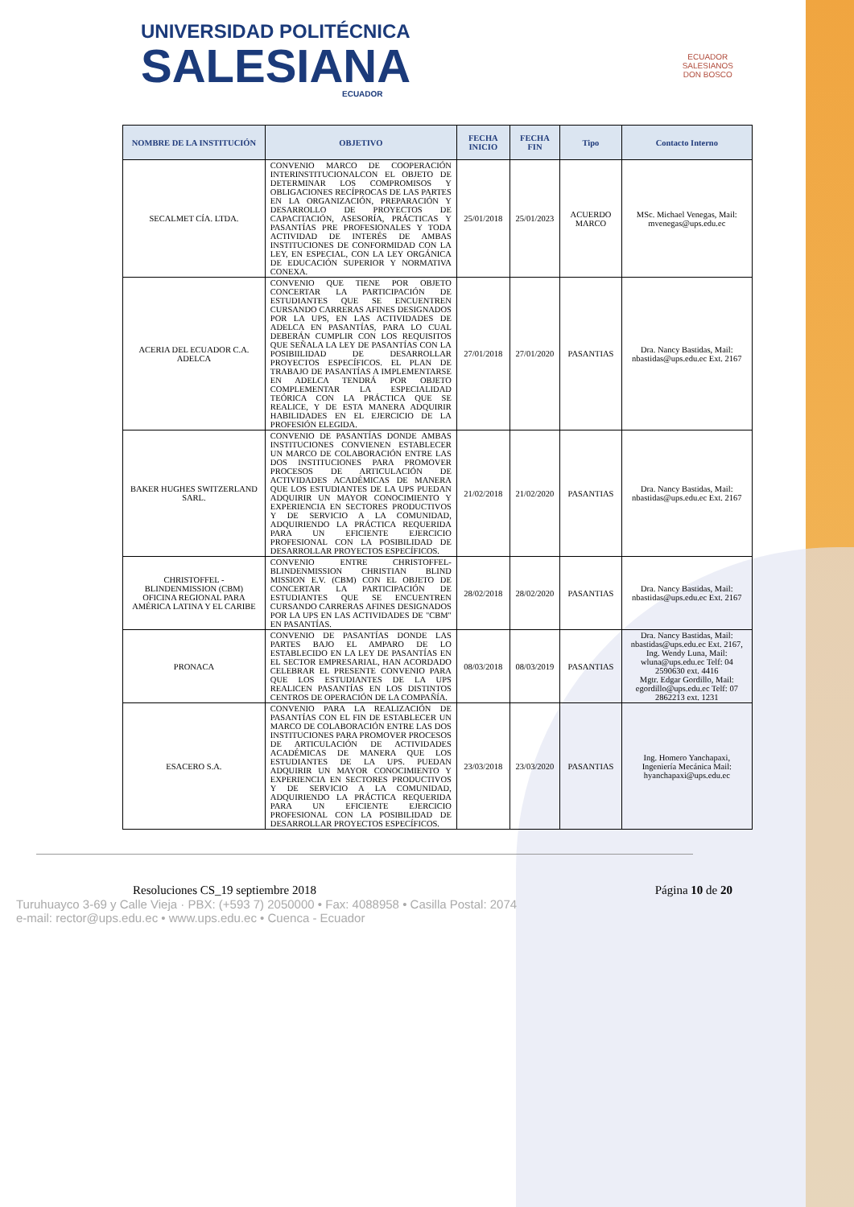UNIVERSIDAD POLITÉCNICA
SALESIANA
ECUADOR
ECUADOR
SALESIANOS
DON BOSCO
| NOMBRE DE LA INSTITUCIÓN | OBJETIVO | FECHA INICIO | FECHA FIN | Tipo | Contacto Interno |
| --- | --- | --- | --- | --- | --- |
| SECALMET CÍA. LTDA. | CONVENIO MARCO DE COOPERACIÓN INTERINSTITUCIONALCON EL OBJETO DE DETERMINAR LOS COMPROMISOS Y OBLIGACIONES RECÍPROCAS DE LAS PARTES EN LA ORGANIZACIÓN, PREPARACIÓN Y DESARROLLO DE PROYECTOS DE CAPACITACIÓN, ASESORÍA, PRÁCTICAS Y PASANTÍAS PRE PROFESIONALES Y TODA ACTIVIDAD DE INTERÉS DE AMBAS INSTITUCIONES DE CONFORMIDAD CON LA LEY, EN ESPECIAL, CON LA LEY ORGÁNICA DE EDUCACIÓN SUPERIOR Y NORMATIVA CONEXA. | 25/01/2018 | 25/01/2023 | ACUERDO MARCO | MSc. Michael Venegas, Mail: mvenegas@ups.edu.ec |
| ACERIA DEL ECUADOR C.A. ADELCA | CONVENIO QUE TIENE POR OBJETO CONCERTAR LA PARTICIPACIÓN DE ESTUDIANTES QUE SE ENCUENTREN CURSANDO CARRERAS AFINES DESIGNADOS POR LA UPS, EN LAS ACTIVIDADES DE ADELCA EN PASANTÍAS, PARA LO CUAL DEBERÁN CUMPLIR CON LOS REQUISITOS QUE SEÑALA LA LEY DE PASANTÍAS CON LA POSIBIILIDAD DE DESARROLLAR PROYECTOS ESPECÍFICOS. EL PLAN DE TRABAJO DE PASANTÍAS A IMPLEMENTARSE EN ADELCA TENDRÁ POR OBJETO COMPLEMENTAR LA ESPECIALIDAD TEÓRICA CON LA PRÁCTICA QUE SE REALICE, Y DE ESTA MANERA ADQUIRIR HABILIDADES EN EL EJERCICIO DE LA PROFESIÓN ELEGIDA. | 27/01/2018 | 27/01/2020 | PASANTIAS | Dra. Nancy Bastidas, Mail: nbastidas@ups.edu.ec Ext. 2167 |
| BAKER HUGHES SWITZERLAND SARL. | CONVENIO DE PASANTÍAS DONDE AMBAS INSTITUCIONES CONVIENEN ESTABLECER UN MARCO DE COLABORACIÓN ENTRE LAS DOS INSTITUCIONES PARA PROMOVER PROCESOS DE ARTICULACIÓN DE ACTIVIDADES ACADÉMICAS DE MANERA QUE LOS ESTUDIANTES DE LA UPS PUEDAN ADQUIRIR UN MAYOR CONOCIMIENTO Y EXPERIENCIA EN SECTORES PRODUCTIVOS Y DE SERVICIO A LA COMUNIDAD, ADQUIRIENDO LA PRÁCTICA REQUERIDA PARA UN EFICIENTE EJERCICIO PROFESIONAL CON LA POSIBILIDAD DE DESARROLLAR PROYECTOS ESPECÍFICOS. | 21/02/2018 | 21/02/2020 | PASANTIAS | Dra. Nancy Bastidas, Mail: nbastidas@ups.edu.ec Ext. 2167 |
| CHRISTOFFEL - BLINDENMISSION (CBM) OFICINA REGIONAL PARA AMÉRICA LATINA Y EL CARIBE | CONVENIO ENTRE CHRISTOFFEL-BLINDENMISSION CHRISTIAN BLIND MISSION E.V. (CBM) CON EL OBJETO DE CONCERTAR LA PARTICIPACIÓN DE ESTUDIANTES QUE SE ENCUENTREN CURSANDO CARRERAS AFINES DESIGNADOS POR LA UPS EN LAS ACTIVIDADES DE "CBM" EN PASANTÍAS. | 28/02/2018 | 28/02/2020 | PASANTIAS | Dra. Nancy Bastidas, Mail: nbastidas@ups.edu.ec Ext. 2167 |
| PRONACA | CONVENIO DE PASANTÍAS DONDE LAS PARTES BAJO EL AMPARO DE LO ESTABLECIDO EN LA LEY DE PASANTÍAS EN EL SECTOR EMPRESARIAL, HAN ACORDADO CELEBRAR EL PRESENTE CONVENIO PARA QUE LOS ESTUDIANTES DE LA UPS REALICEN PASANTÍAS EN LOS DISTINTOS CENTROS DE OPERACIÓN DE LA COMPAÑÍA. | 08/03/2018 | 08/03/2019 | PASANTIAS | Dra. Nancy Bastidas, Mail: nbastidas@ups.edu.ec Ext. 2167, Ing. Wendy Luna, Mail: wluna@ups.edu.ec Telf: 04 2590630 ext. 4416 Mgtr. Edgar Gordillo, Mail: egordillo@ups.edu.ec Telf: 07 2862213 ext. 1231 |
| ESACERO S.A. | CONVENIO PARA LA REALIZACIÓN DE PASANTÍAS CON EL FIN DE ESTABLECER UN MARCO DE COLABORACIÓN ENTRE LAS DOS INSTITUCIONES PARA PROMOVER PROCESOS DE ARTICULACIÓN DE ACTIVIDADES ACADÉMICAS DE MANERA QUE LOS ESTUDIANTES DE LA UPS. PUEDAN ADQUIRIR UN MAYOR CONOCIMIENTO Y EXPERIENCIA EN SECTORES PRODUCTIVOS Y DE SERVICIO A LA COMUNIDAD, ADQUIRIENDO LA PRÁCTICA REQUERIDA PARA UN EFICIENTE EJERCICIO PROFESIONAL CON LA POSIBILIDAD DE DESARROLLAR PROYECTOS ESPECÍFICOS. | 23/03/2018 | 23/03/2020 | PASANTIAS | Ing. Homero Yanchapaxi, Ingeniería Mecánica Mail: hyanchapaxi@ups.edu.ec |
Resoluciones CS_19 septiembre 2018 Página 10 de 20
Turuhuayco 3-69 y Calle Vieja · PBX: (+593 7) 2050000 • Fax: 4088958 • Casilla Postal: 2074
e-mail: rector@ups.edu.ec • www.ups.edu.ec • Cuenca - Ecuador